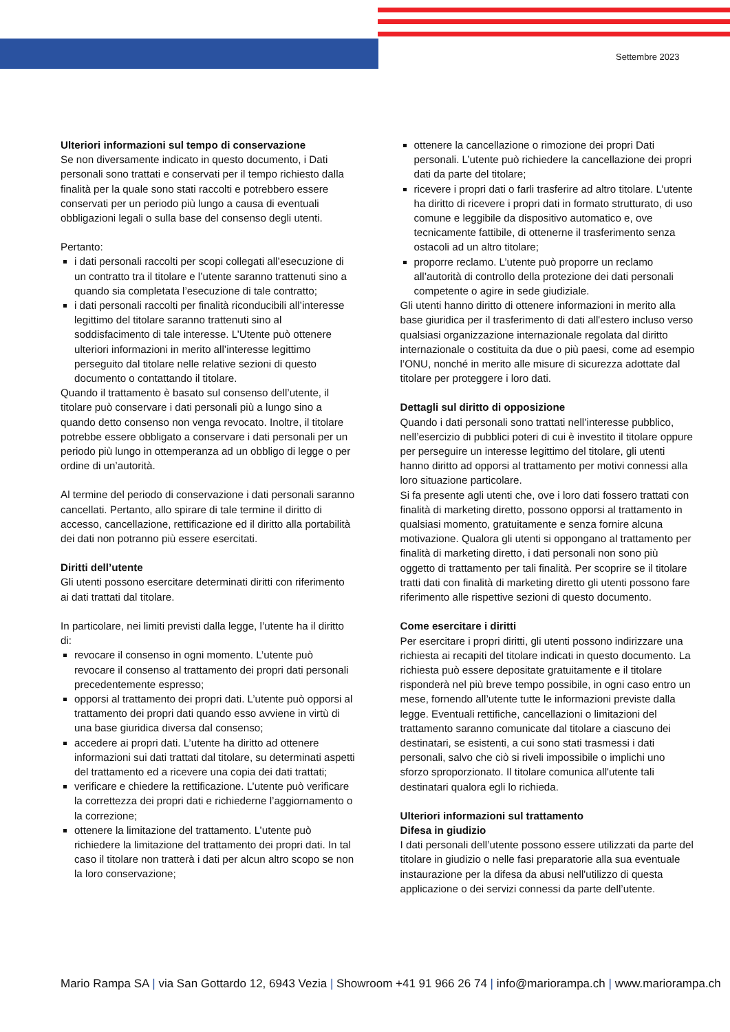Settembre 2023
Ulteriori informazioni sul tempo di conservazione
Se non diversamente indicato in questo documento, i Dati personali sono trattati e conservati per il tempo richiesto dalla finalità per la quale sono stati raccolti e potrebbero essere conservati per un periodo più lungo a causa di eventuali obbligazioni legali o sulla base del consenso degli utenti.
Pertanto:
i dati personali raccolti per scopi collegati all’esecuzione di un contratto tra il titolare e l’utente saranno trattenuti sino a quando sia completata l’esecuzione di tale contratto;
i dati personali raccolti per finalità riconducibili all’interesse legittimo del titolare saranno trattenuti sino al soddisfacimento di tale interesse. L’Utente può ottenere ulteriori informazioni in merito all’interesse legittimo perseguito dal titolare nelle relative sezioni di questo documento o contattando il titolare.
Quando il trattamento è basato sul consenso dell’utente, il titolare può conservare i dati personali più a lungo sino a quando detto consenso non venga revocato. Inoltre, il titolare potrebbe essere obbligato a conservare i dati personali per un periodo più lungo in ottemperanza ad un obbligo di legge o per ordine di un’autorità.
Al termine del periodo di conservazione i dati personali saranno cancellati. Pertanto, allo spirare di tale termine il diritto di accesso, cancellazione, rettificazione ed il diritto alla portabilità dei dati non potranno più essere esercitati.
Diritti dell’utente
Gli utenti possono esercitare determinati diritti con riferimento ai dati trattati dal titolare.
In particolare, nei limiti previsti dalla legge, l’utente ha il diritto di:
revocare il consenso in ogni momento. L’utente può revocare il consenso al trattamento dei propri dati personali precedentemente espresso;
opporsi al trattamento dei propri dati. L’utente può opporsi al trattamento dei propri dati quando esso avviene in virtù di una base giuridica diversa dal consenso;
accedere ai propri dati. L’utente ha diritto ad ottenere informazioni sui dati trattati dal titolare, su determinati aspetti del trattamento ed a ricevere una copia dei dati trattati;
verificare e chiedere la rettificazione. L’utente può verificare la correttezza dei propri dati e richiederne l’aggiornamento o la correzione;
ottenere la limitazione del trattamento. L’utente può richiedere la limitazione del trattamento dei propri dati. In tal caso il titolare non tratterà i dati per alcun altro scopo se non la loro conservazione;
ottenere la cancellazione o rimozione dei propri Dati personali. L’utente può richiedere la cancellazione dei propri dati da parte del titolare;
ricevere i propri dati o farli trasferire ad altro titolare. L’utente ha diritto di ricevere i propri dati in formato strutturato, di uso comune e leggibile da dispositivo automatico e, ove tecnicamente fattibile, di ottenerne il trasferimento senza ostacoli ad un altro titolare;
proporre reclamo. L’utente può proporre un reclamo all’autorità di controllo della protezione dei dati personali competente o agire in sede giudiziale.
Gli utenti hanno diritto di ottenere informazioni in merito alla base giuridica per il trasferimento di dati all'estero incluso verso qualsiasi organizzazione internazionale regolata dal diritto internazionale o costituita da due o più paesi, come ad esempio l’ONU, nonché in merito alle misure di sicurezza adottate dal titolare per proteggere i loro dati.
Dettagli sul diritto di opposizione
Quando i dati personali sono trattati nell’interesse pubblico, nell’esercizio di pubblici poteri di cui è investito il titolare oppure per perseguire un interesse legittimo del titolare, gli utenti hanno diritto ad opporsi al trattamento per motivi connessi alla loro situazione particolare.
Si fa presente agli utenti che, ove i loro dati fossero trattati con finalità di marketing diretto, possono opporsi al trattamento in qualsiasi momento, gratuitamente e senza fornire alcuna motivazione. Qualora gli utenti si oppongano al trattamento per finalità di marketing diretto, i dati personali non sono più oggetto di trattamento per tali finalità. Per scoprire se il titolare tratti dati con finalità di marketing diretto gli utenti possono fare riferimento alle rispettive sezioni di questo documento.
Come esercitare i diritti
Per esercitare i propri diritti, gli utenti possono indirizzare una richiesta ai recapiti del titolare indicati in questo documento. La richiesta può essere depositate gratuitamente e il titolare risponderà nel più breve tempo possibile, in ogni caso entro un mese, fornendo all’utente tutte le informazioni previste dalla legge. Eventuali rettifiche, cancellazioni o limitazioni del trattamento saranno comunicate dal titolare a ciascuno dei destinatari, se esistenti, a cui sono stati trasmessi i dati personali, salvo che ciò si riveli impossibile o implichi uno sforzo sproporzionato. Il titolare comunica all'utente tali destinatari qualora egli lo richieda.
Ulteriori informazioni sul trattamento
Difesa in giudizio
I dati personali dell’utente possono essere utilizzati da parte del titolare in giudizio o nelle fasi preparatorie alla sua eventuale instaurazione per la difesa da abusi nell'utilizzo di questa applicazione o dei servizi connessi da parte dell’utente.
Mario Rampa SA | via San Gottardo 12, 6943 Vezia | Showroom +41 91 966 26 74 | info@mariorampa.ch | www.mariorampa.ch